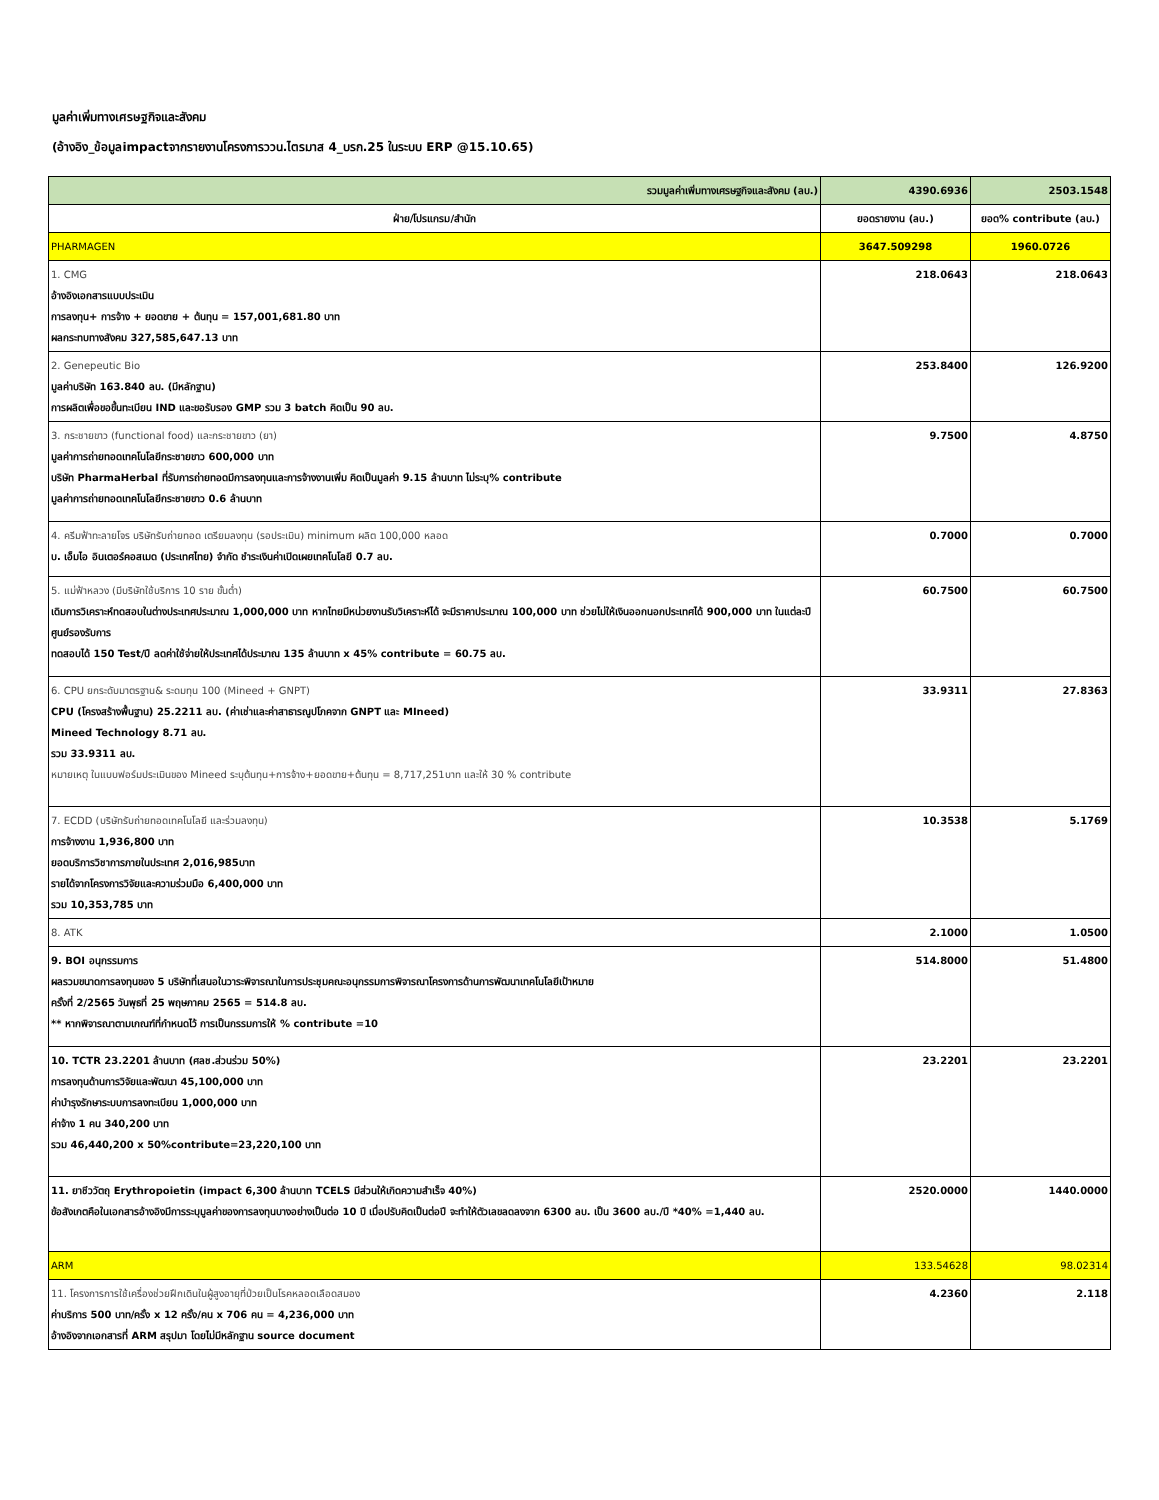มูลค่าเพิ่มทางเศรษฐกิจและสังคม
(อ้างอิง_ข้อมูลimpactจากรายงานโครงการววน.ไตรมาส 4_บรก.25 ในระบบ ERP @15.10.65)
| รวมมูลค่าเพิ่มทางเศรษฐกิจและสังคม (ลบ.) | 4390.6936 | 2503.1548 |
| ฝ่าย/โปรแกรม/สำนัก | ยอดรายงาน (ลบ.) | ยอด% contribute (ลบ.) |
| PHARMAGEN | 3647.509298 | 1960.0726 |
| 1. CMG อ้างอิงเอกสารแบบประเมิน การลงทุน+ การจ้าง + ยอดขาย + ต้นทุน = 157,001,681.80 บาท ผลกระทบทางสังคม 327,585,647.13 บาท | 218.0643 | 218.0643 |
| 2. Genepeutic Bio มูลค่าบริษัท 163.840 ลบ. (มีหลักฐาน) การผลิตเพื่อขอขึ้นทะเบียน IND และขอรับรอง GMP รวม 3 batch คิดเป็น 90 ลบ. | 253.8400 | 126.9200 |
| 3. กระชายขาว (functional food) และกระชายขาว (ยา) มูลค่าการถ่ายทอดเทคโนโลยีกระชายขาว 600,000 บาท บริษัท PharmaHerbal ที่รับการถ่ายทอดมีการลงทุนและการจ้างงานเพิ่ม คิดเป็นมูลค่า 9.15 ล้านบาท ไม่ระบุ% contribute มูลค่าการถ่ายทอดเทคโนโลยีกระชายขาว 0.6 ล้านบาท | 9.7500 | 4.8750 |
| 4. ครีมฟ้าทะลายโจร บริษัทรับถ่ายทอด เตรียมลงทุน (รอประเมิน) minimum ผลิต 100,000 หลอด บ. เอ็มไอ อินเตอร์คอสเมด (ประเทศไทย) จำกัด ชำระเงินค่าเปิดเผยเทคโนโลยี 0.7 ลบ. | 0.7000 | 0.7000 |
| 5. แม่ฟ้าหลวง (มีบริษัทใช้บริการ 10 ราย ขั้นต่ำ) เดิมการวิเคราะห์ทดสอบในต่างประเทศประมาณ 1,000,000 บาท หากไทยมีหน่วยงานรับวิเคราะห์ได้ จะมีราคาประมาณ 100,000 บาท ช่วยไม่ให้เงินออกนอกประเทศได้ 900,000 บาท ในแต่ละปีศูนย์รองรับการ ทดสอบได้ 150 Test/ปี ลดค่าใช้จ่ายให้ประเทศได้ประมาณ 135 ล้านบาท x 45% contribute = 60.75 ลบ. | 60.7500 | 60.7500 |
| 6. CPU ยกระดับมาตรฐาน& ระดมทุน 100 (Mineed + GNPT) CPU (โครงสร้างพื้นฐาน) 25.2211 ลบ. (ค่าเช่าและค่าสาธารณูปโภคจาก GNPT และ MIneed) Mineed Technology 8.71 ลบ. รวม 33.9311 ลบ. หมายเหตุ ในแบบฟอร์มประเมินของ Mineed ระบุต้นทุน+การจ้าง+ยอดขาย+ต้นทุน = 8,717,251บาท และให้ 30 % contribute | 33.9311 | 27.8363 |
| 7. ECDD (บริษัทรับถ่ายทอดเทคโนโลยี และร่วมลงทุน) การจ้างงาน 1,936,800 บาท ยอดบริการวิชาการภายในประเทศ 2,016,985บาท รายได้จากโครงการวิจัยและความร่วมมือ 6,400,000 บาท รวม 10,353,785 บาท | 10.3538 | 5.1769 |
| 8. ATK | 2.1000 | 1.0500 |
| 9. BOI อนุกรรมการ ผลรวมขนาดการลงทุนของ 5 บริษัทที่เสนอในวาระพิจารณาในการประชุมคณะอนุกรรมการพิจารณาโครงการด้านการพัฒนาเทคโนโลยีเป้าหมาย ครั้งที่ 2/2565 วันพุธที่ 25 พฤษภาคม 2565 = 514.8 ลบ. ** หากพิจารณาตามเกณฑ์ที่กำหนดไว้ การเป็นกรรมการให้ % contribute =10 | 514.8000 | 51.4800 |
| 10. TCTR 23.2201 ล้านบาท (ศลช.ส่วนร่วม 50%) การลงทุนด้านการวิจัยและพัฒนา 45,100,000 บาท ค่าบำรุงรักษาระบบการลงทะเบียน 1,000,000 บาท ค่าจ้าง 1 คน 340,200 บาท รวม 46,440,200 x 50%contribute=23,220,100 บาท | 23.2201 | 23.2201 |
| 11. ยาชีววัตถุ Erythropoietin (impact 6,300 ล้านบาท TCELS มีส่วนให้เกิดความสำเร็จ 40%) ข้อสังเกตคือในเอกสารอ้างอิงมีการระบุมูลค่าของการลงทุนบางอย่างเป็นต่อ 10 ปี เมื่อปรับคิดเป็นต่อปี จะทำให้ตัวเลขลดลงจาก 6300 ลบ. เป็น 3600 ลบ./ปี *40% =1,440 ลบ. | 2520.0000 | 1440.0000 |
| ARM | 133.54628 | 98.02314 |
| 11. โครงการการใช้เครื่องช่วยฝึกเดินในผู้สูงอายุที่ป่วยเป็นโรคหลอดเลือดสมอง ค่าบริการ 500 บาท/ครั้ง x 12 ครั้ง/คน x 706 คน = 4,236,000 บาท อ้างอิงจากเอกสารที่ ARM สรุปมา โดยไม่มีหลักฐาน source document | 4.2360 | 2.118 |